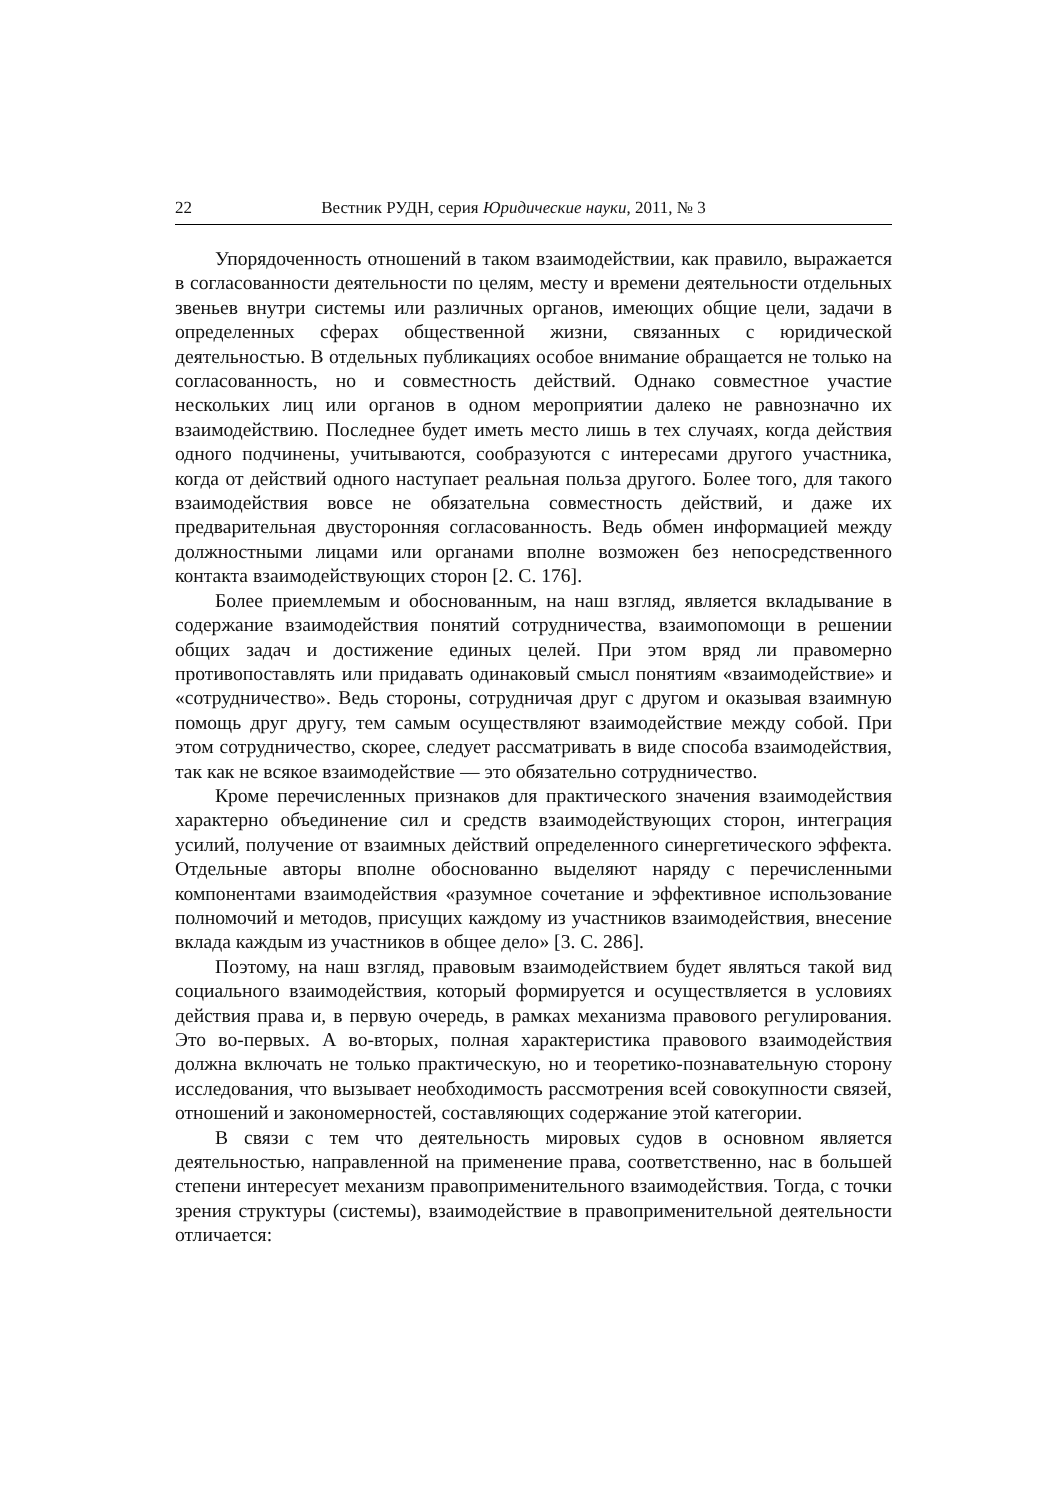22 Вестник РУДН, серия Юридические науки, 2011, № 3
Упорядоченность отношений в таком взаимодействии, как правило, выражается в согласованности деятельности по целям, месту и времени деятельности отдельных звеньев внутри системы или различных органов, имеющих общие цели, задачи в определенных сферах общественной жизни, связанных с юридической деятельностью. В отдельных публикациях особое внимание обращается не только на согласованность, но и совместность действий. Однако совместное участие нескольких лиц или органов в одном мероприятии далеко не равнозначно их взаимодействию. Последнее будет иметь место лишь в тех случаях, когда действия одного подчинены, учитываются, сообразуются с интересами другого участника, когда от действий одного наступает реальная польза другого. Более того, для такого взаимодействия вовсе не обязательна совместность действий, и даже их предварительная двусторонняя согласованность. Ведь обмен информацией между должностными лицами или органами вполне возможен без непосредственного контакта взаимодействующих сторон [2. С. 176].
Более приемлемым и обоснованным, на наш взгляд, является вкладывание в содержание взаимодействия понятий сотрудничества, взаимопомощи в решении общих задач и достижение единых целей. При этом вряд ли правомерно противопоставлять или придавать одинаковый смысл понятиям «взаимодействие» и «сотрудничество». Ведь стороны, сотрудничая друг с другом и оказывая взаимную помощь друг другу, тем самым осуществляют взаимодействие между собой. При этом сотрудничество, скорее, следует рассматривать в виде способа взаимодействия, так как не всякое взаимодействие — это обязательно сотрудничество.
Кроме перечисленных признаков для практического значения взаимодействия характерно объединение сил и средств взаимодействующих сторон, интеграция усилий, получение от взаимных действий определенного синергетического эффекта. Отдельные авторы вполне обоснованно выделяют наряду с перечисленными компонентами взаимодействия «разумное сочетание и эффективное использование полномочий и методов, присущих каждому из участников взаимодействия, внесение вклада каждым из участников в общее дело» [3. С. 286].
Поэтому, на наш взгляд, правовым взаимодействием будет являться такой вид социального взаимодействия, который формируется и осуществляется в условиях действия права и, в первую очередь, в рамках механизма правового регулирования. Это во-первых. А во-вторых, полная характеристика правового взаимодействия должна включать не только практическую, но и теоретико-познавательную сторону исследования, что вызывает необходимость рассмотрения всей совокупности связей, отношений и закономерностей, составляющих содержание этой категории.
В связи с тем что деятельность мировых судов в основном является деятельностью, направленной на применение права, соответственно, нас в большей степени интересует механизм правоприменительного взаимодействия. Тогда, с точки зрения структуры (системы), взаимодействие в правоприменительной деятельности отличается: